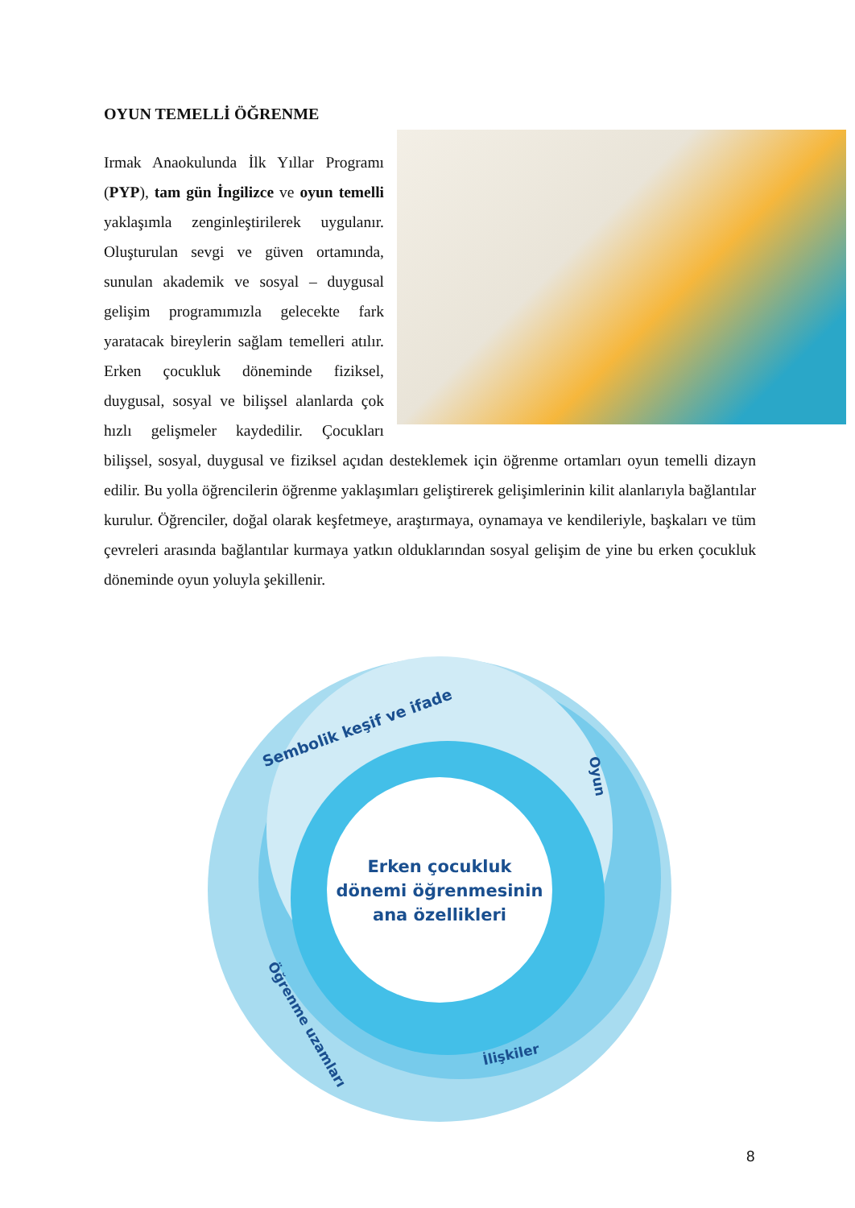OYUN TEMELLİ ÖĞRENME
Irmak Anaokulunda İlk Yıllar Programı (PYP), tam gün İngilizce ve oyun temelli yaklaşımla zenginleştirilerek uygulanır. Oluşturulan sevgi ve güven ortamında, sunulan akademik ve sosyal – duygusal gelişim programımızla gelecekte fark yaratacak bireylerin sağlam temelleri atılır. Erken çocukluk döneminde fiziksel, duygusal, sosyal ve bilişsel alanlarda çok hızlı gelişmeler kaydedilir. Çocukları bilişsel, sosyal, duygusal ve fiziksel açıdan desteklemek için öğrenme ortamları oyun temelli dizayn edilir. Bu yolla öğrencilerin öğrenme yaklaşımları geliştirerek gelişimlerinin kilit alanlarıyla bağlantılar kurulur. Öğrenciler, doğal olarak keşfetmeye, araştırmaya, oynamaya ve kendileriyle, başkaları ve tüm çevreleri arasında bağlantılar kurmaya yatkın olduklarından sosyal gelişim de yine bu erken çocukluk döneminde oyun yoluyla şekillenir.
Erken çocukluk
dönemi öğrenmesinin
ana özellikleri
Sembolik keşif ve ifade
Oyun
Öğrenme uzamları
İlişkiler
8